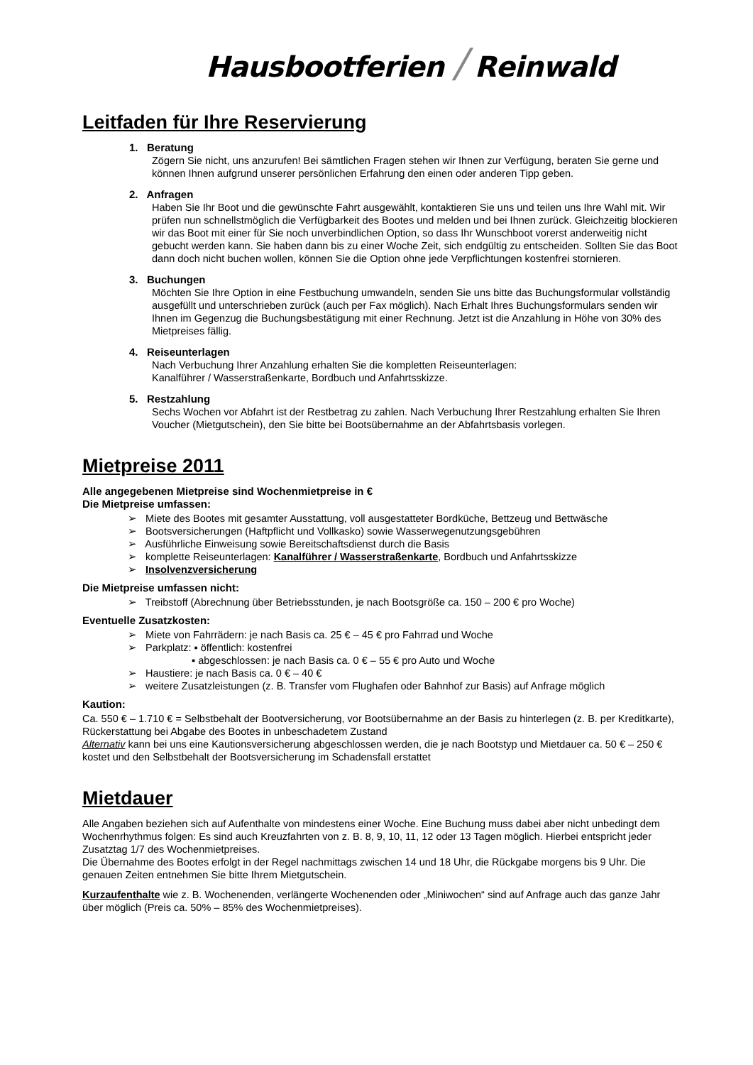Hausbootferien / Reinwald
Leitfaden für Ihre Reservierung
1. Beratung
Zögern Sie nicht, uns anzurufen! Bei sämtlichen Fragen stehen wir Ihnen zur Verfügung, beraten Sie gerne und können Ihnen aufgrund unserer persönlichen Erfahrung den einen oder anderen Tipp geben.
2. Anfragen
Haben Sie Ihr Boot und die gewünschte Fahrt ausgewählt, kontaktieren Sie uns und teilen uns Ihre Wahl mit. Wir prüfen nun schnellstmöglich die Verfügbarkeit des Bootes und melden und bei Ihnen zurück. Gleichzeitig blockieren wir das Boot mit einer für Sie noch unverbindlichen Option, so dass Ihr Wunschboot vorerst anderweitig nicht gebucht werden kann. Sie haben dann bis zu einer Woche Zeit, sich endgültig zu entscheiden. Sollten Sie das Boot dann doch nicht buchen wollen, können Sie die Option ohne jede Verpflichtungen kostenfrei stornieren.
3. Buchungen
Möchten Sie Ihre Option in eine Festbuchung umwandeln, senden Sie uns bitte das Buchungsformular vollständig ausgefüllt und unterschrieben zurück (auch per Fax möglich). Nach Erhalt Ihres Buchungsformulars senden wir Ihnen im Gegenzug die Buchungsbestätigung mit einer Rechnung. Jetzt ist die Anzahlung in Höhe von 30% des Mietpreises fällig.
4. Reiseunterlagen
Nach Verbuchung Ihrer Anzahlung erhalten Sie die kompletten Reiseunterlagen:
Kanalführer / Wasserstraßenkarte, Bordbuch und Anfahrtsskizze.
5. Restzahlung
Sechs Wochen vor Abfahrt ist der Restbetrag zu zahlen. Nach Verbuchung Ihrer Restzahlung erhalten Sie Ihren Voucher (Mietgutschein), den Sie bitte bei Bootsübernahme an der Abfahrtsbasis vorlegen.
Mietpreise 2011
Alle angegebenen Mietpreise sind Wochenmietpreise in €
Die Mietpreise umfassen:
➢ Miete des Bootes mit gesamter Ausstattung, voll ausgestatteter Bordküche, Bettzeug und Bettwäsche
➢ Bootsversicherungen (Haftpflicht und Vollkasko) sowie Wasserwegenutzungsgebühren
➢ Ausführliche Einweisung sowie Bereitschaftsdienst durch die Basis
➢ komplette Reiseunterlagen: Kanalführer / Wasserstraßenkarte, Bordbuch und Anfahrtsskizze
➢ Insolvenzversicherung
Die Mietpreise umfassen nicht:
➢ Treibstoff (Abrechnung über Betriebsstunden, je nach Bootsgröße ca. 150 – 200 € pro Woche)
Eventuelle Zusatzkosten:
➢ Miete von Fahrrädern: je nach Basis ca. 25 € – 45 € pro Fahrrad und Woche
➢ Parkplatz: ▪ öffentlich: kostenfrei
▪ abgeschlossen: je nach Basis ca. 0 € – 55 € pro Auto und Woche
➢ Haustiere: je nach Basis ca. 0 € – 40 €
➢ weitere Zusatzleistungen (z. B. Transfer vom Flughafen oder Bahnhof zur Basis) auf Anfrage möglich
Kaution:
Ca. 550 € – 1.710 € = Selbstbehalt der Bootversicherung, vor Bootsübernahme an der Basis zu hinterlegen (z. B. per Kreditkarte), Rückerstattung bei Abgabe des Bootes in unbeschadetem Zustand
Alternativ kann bei uns eine Kautionsversicherung abgeschlossen werden, die je nach Bootstyp und Mietdauer ca. 50 € – 250 € kostet und den Selbstbehalt der Bootsversicherung im Schadensfall erstattet
Mietdauer
Alle Angaben beziehen sich auf Aufenthalte von mindestens einer Woche. Eine Buchung muss dabei aber nicht unbedingt dem Wochenrhythmus folgen: Es sind auch Kreuzfahrten von z. B. 8, 9, 10, 11, 12 oder 13 Tagen möglich. Hierbei entspricht jeder Zusatztag 1/7 des Wochenmietpreises.
Die Übernahme des Bootes erfolgt in der Regel nachmittags zwischen 14 und 18 Uhr, die Rückgabe morgens bis 9 Uhr. Die genauen Zeiten entnehmen Sie bitte Ihrem Mietgutschein.
Kurzaufenthalte wie z. B. Wochenenden, verlängerte Wochenenden oder „Miniwochen“ sind auf Anfrage auch das ganze Jahr über möglich (Preis ca. 50% – 85% des Wochenmietpreises).